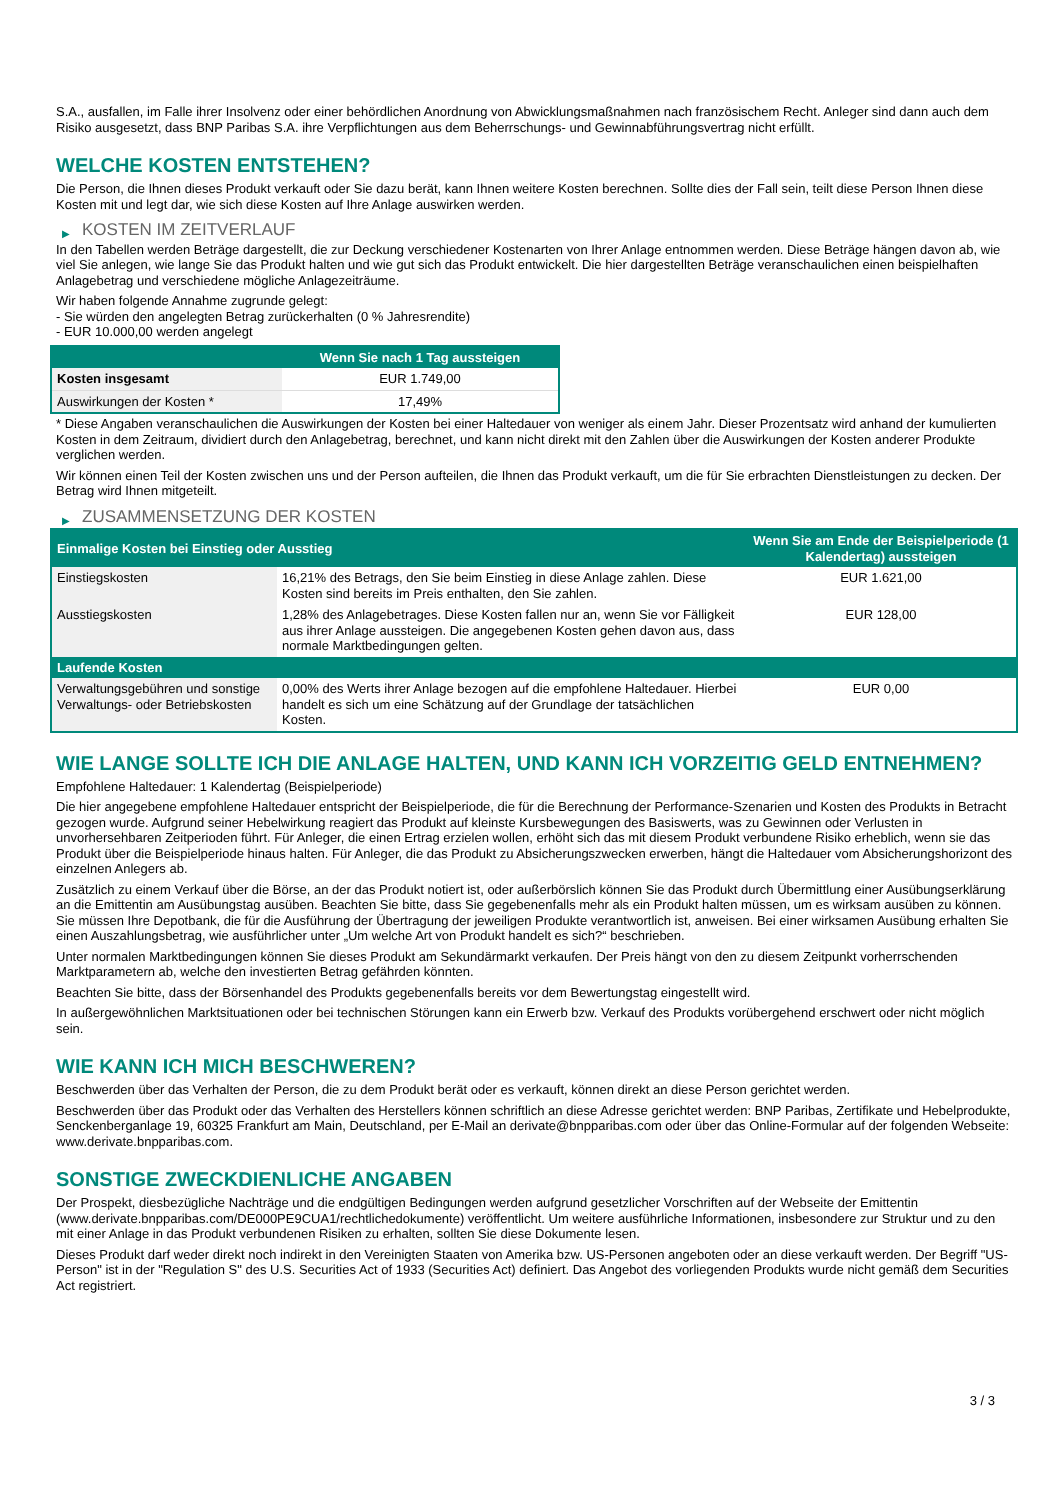S.A., ausfallen, im Falle ihrer Insolvenz oder einer behördlichen Anordnung von Abwicklungsmaßnahmen nach französischem Recht. Anleger sind dann auch dem Risiko ausgesetzt, dass BNP Paribas S.A. ihre Verpflichtungen aus dem Beherrschungs- und Gewinnabführungsvertrag nicht erfüllt.
WELCHE KOSTEN ENTSTEHEN?
Die Person, die Ihnen dieses Produkt verkauft oder Sie dazu berät, kann Ihnen weitere Kosten berechnen. Sollte dies der Fall sein, teilt diese Person Ihnen diese Kosten mit und legt dar, wie sich diese Kosten auf Ihre Anlage auswirken werden.
▶ KOSTEN IM ZEITVERLAUF
In den Tabellen werden Beträge dargestellt, die zur Deckung verschiedener Kostenarten von Ihrer Anlage entnommen werden. Diese Beträge hängen davon ab, wie viel Sie anlegen, wie lange Sie das Produkt halten und wie gut sich das Produkt entwickelt. Die hier dargestellten Beträge veranschaulichen einen beispielhaften Anlagebetrag und verschiedene mögliche Anlagezeiträume.
Wir haben folgende Annahme zugrunde gelegt:
- Sie würden den angelegten Betrag zurückerhalten (0 % Jahresrendite)
- EUR 10.000,00 werden angelegt
| | Wenn Sie nach 1 Tag aussteigen |
| --- | --- |
| Kosten insgesamt | EUR 1.749,00 |
| Auswirkungen der Kosten * | 17,49% |
* Diese Angaben veranschaulichen die Auswirkungen der Kosten bei einer Haltedauer von weniger als einem Jahr. Dieser Prozentsatz wird anhand der kumulierten Kosten in dem Zeitraum, dividiert durch den Anlagebetrag, berechnet, und kann nicht direkt mit den Zahlen über die Auswirkungen der Kosten anderer Produkte verglichen werden.
Wir können einen Teil der Kosten zwischen uns und der Person aufteilen, die Ihnen das Produkt verkauft, um die für Sie erbrachten Dienstleistungen zu decken. Der Betrag wird Ihnen mitgeteilt.
▶ ZUSAMMENSETZUNG DER KOSTEN
| Einmalige Kosten bei Einstieg oder Ausstieg | | Wenn Sie am Ende der Beispielperiode (1 Kalendertag) aussteigen |
| --- | --- | --- |
| Einstiegskosten | 16,21% des Betrags, den Sie beim Einstieg in diese Anlage zahlen. Diese Kosten sind bereits im Preis enthalten, den Sie zahlen. | EUR 1.621,00 |
| Ausstiegskosten | 1,28% des Anlagebetrages. Diese Kosten fallen nur an, wenn Sie vor Fälligkeit aus ihrer Anlage aussteigen. Die angegebenen Kosten gehen davon aus, dass normale Marktbedingungen gelten. | EUR 128,00 |
| Laufende Kosten | | |
| Verwaltungsgebühren und sonstige Verwaltungs- oder Betriebskosten | 0,00% des Werts ihrer Anlage bezogen auf die empfohlene Haltedauer. Hierbei handelt es sich um eine Schätzung auf der Grundlage der tatsächlichen Kosten. | EUR 0,00 |
WIE LANGE SOLLTE ICH DIE ANLAGE HALTEN, UND KANN ICH VORZEITIG GELD ENTNEHMEN?
Empfohlene Haltedauer: 1 Kalendertag (Beispielperiode)
Die hier angegebene empfohlene Haltedauer entspricht der Beispielperiode, die für die Berechnung der Performance-Szenarien und Kosten des Produkts in Betracht gezogen wurde. Aufgrund seiner Hebelwirkung reagiert das Produkt auf kleinste Kursbewegungen des Basiswerts, was zu Gewinnen oder Verlusten in unvorhersehbaren Zeitperioden führt. Für Anleger, die einen Ertrag erzielen wollen, erhöht sich das mit diesem Produkt verbundene Risiko erheblich, wenn sie das Produkt über die Beispielperiode hinaus halten. Für Anleger, die das Produkt zu Absicherungszwecken erwerben, hängt die Haltedauer vom Absicherungshorizont des einzelnen Anlegers ab.
Zusätzlich zu einem Verkauf über die Börse, an der das Produkt notiert ist, oder außerbörslich können Sie das Produkt durch Übermittlung einer Ausübungserklärung an die Emittentin am Ausübungstag ausüben. Beachten Sie bitte, dass Sie gegebenenfalls mehr als ein Produkt halten müssen, um es wirksam ausüben zu können. Sie müssen Ihre Depotbank, die für die Ausführung der Übertragung der jeweiligen Produkte verantwortlich ist, anweisen. Bei einer wirksamen Ausübung erhalten Sie einen Auszahlungsbetrag, wie ausführlicher unter „Um welche Art von Produkt handelt es sich?“ beschrieben.
Unter normalen Marktbedingungen können Sie dieses Produkt am Sekundärmarkt verkaufen. Der Preis hängt von den zu diesem Zeitpunkt vorherrschenden Marktparametern ab, welche den investierten Betrag gefährden könnten.
Beachten Sie bitte, dass der Börsenhandel des Produkts gegebenenfalls bereits vor dem Bewertungstag eingestellt wird.
In außergewöhnlichen Marktsituationen oder bei technischen Störungen kann ein Erwerb bzw. Verkauf des Produkts vorübergehend erschwert oder nicht möglich sein.
WIE KANN ICH MICH BESCHWEREN?
Beschwerden über das Verhalten der Person, die zu dem Produkt berät oder es verkauft, können direkt an diese Person gerichtet werden.
Beschwerden über das Produkt oder das Verhalten des Herstellers können schriftlich an diese Adresse gerichtet werden: BNP Paribas, Zertifikate und Hebelprodukte, Senckenberganlage 19, 60325 Frankfurt am Main, Deutschland, per E-Mail an derivate@bnpparibas.com oder über das Online-Formular auf der folgenden Webseite: www.derivate.bnpparibas.com.
SONSTIGE ZWECKDIENLICHE ANGABEN
Der Prospekt, diesbezügliche Nachträge und die endgültigen Bedingungen werden aufgrund gesetzlicher Vorschriften auf der Webseite der Emittentin (www.derivate.bnpparibas.com/DE000PE9CUA1/rechtlichedokumente) veröffentlicht. Um weitere ausführliche Informationen, insbesondere zur Struktur und zu den mit einer Anlage in das Produkt verbundenen Risiken zu erhalten, sollten Sie diese Dokumente lesen.
Dieses Produkt darf weder direkt noch indirekt in den Vereinigten Staaten von Amerika bzw. US-Personen angeboten oder an diese verkauft werden. Der Begriff "US-Person" ist in der "Regulation S" des U.S. Securities Act of 1933 (Securities Act) definiert. Das Angebot des vorliegenden Produkts wurde nicht gemäß dem Securities Act registriert.
3 / 3